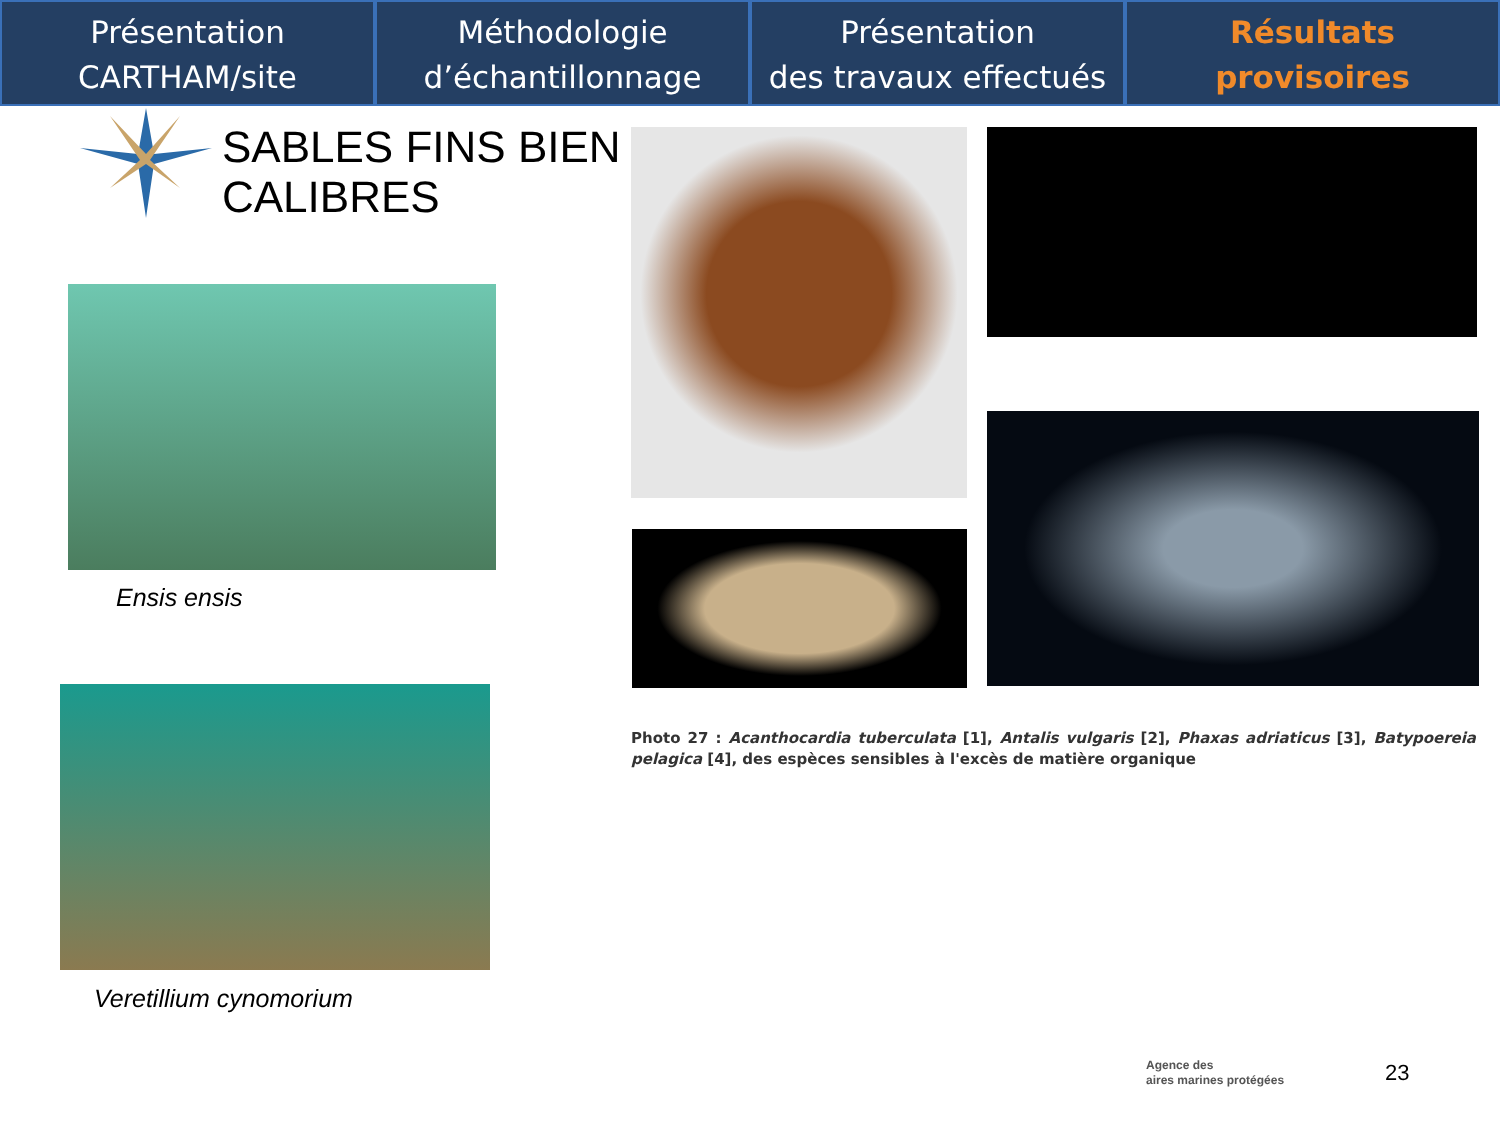Présentation
CARTHAM/site
Méthodologie
d’échantillonnage
Présentation
des travaux effectués
Résultats
provisoires
SABLES FINS BIEN
CALIBRES
Ensis ensis
Veretillium cynomorium
Photo 27 : Acanthocardia tuberculata [1], Antalis vulgaris [2], Phaxas adriaticus [3], Batypoereia pelagica [4], des espèces sensibles à l'excès de matière organique
Agence des
aires marines protégées
23